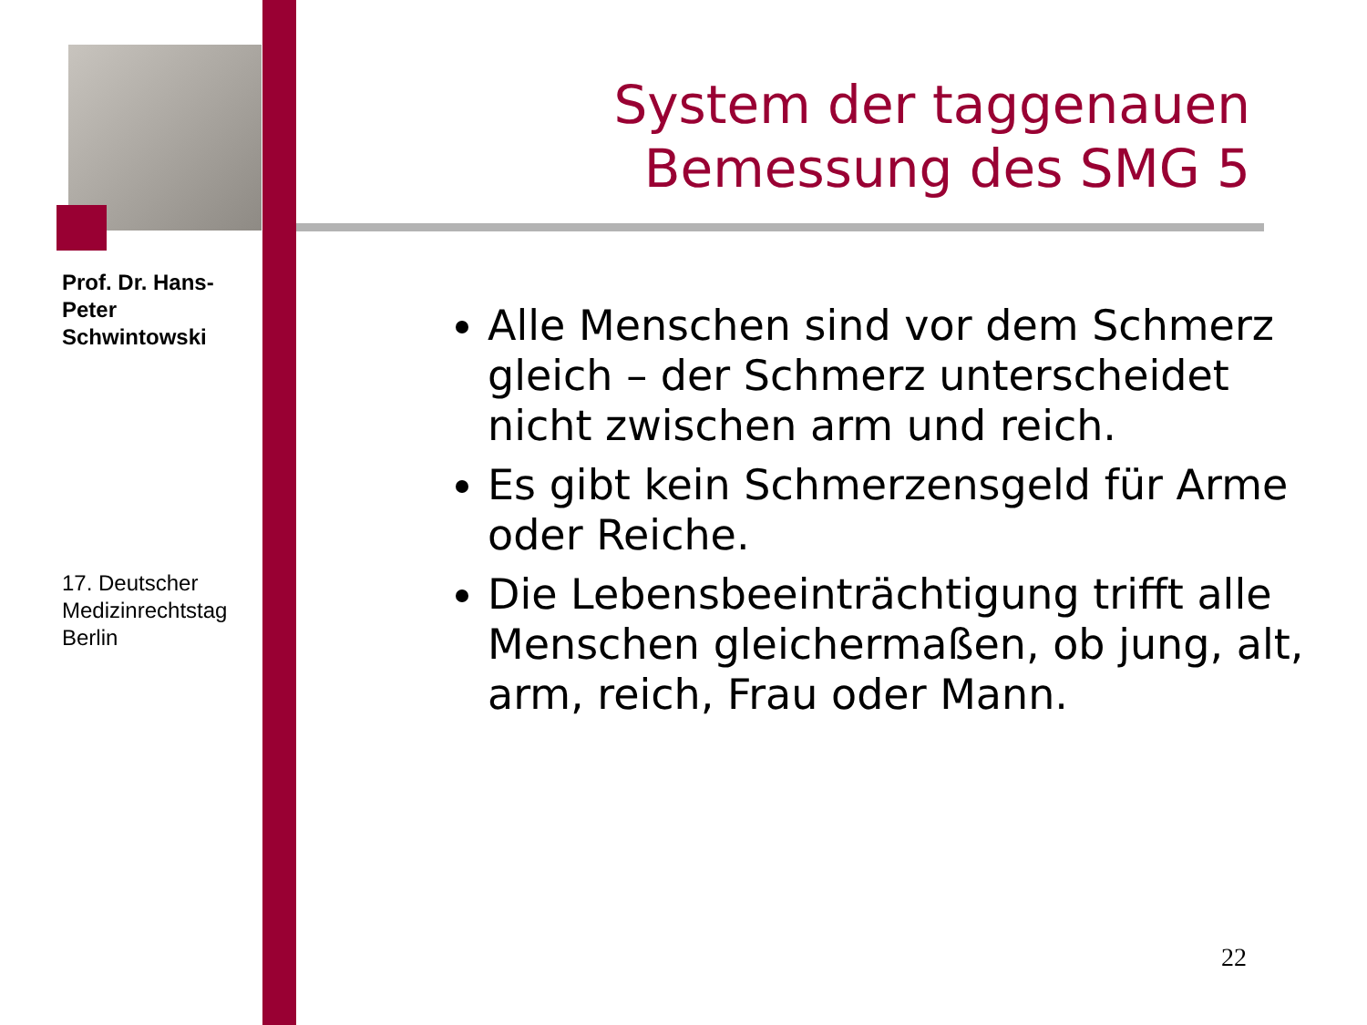Prof. Dr. Hans-Peter Schwintowski
System der taggenauen Bemessung des SMG 5
Alle Menschen sind vor dem Schmerz gleich – der Schmerz unterscheidet nicht zwischen arm und reich.
Es gibt kein Schmerzensgeld für Arme oder Reiche.
Die Lebensbeeinträchtigung trifft alle Menschen gleichermaßen, ob jung, alt, arm, reich, Frau oder Mann.
17. Deutscher Medizinrechtstag Berlin
22